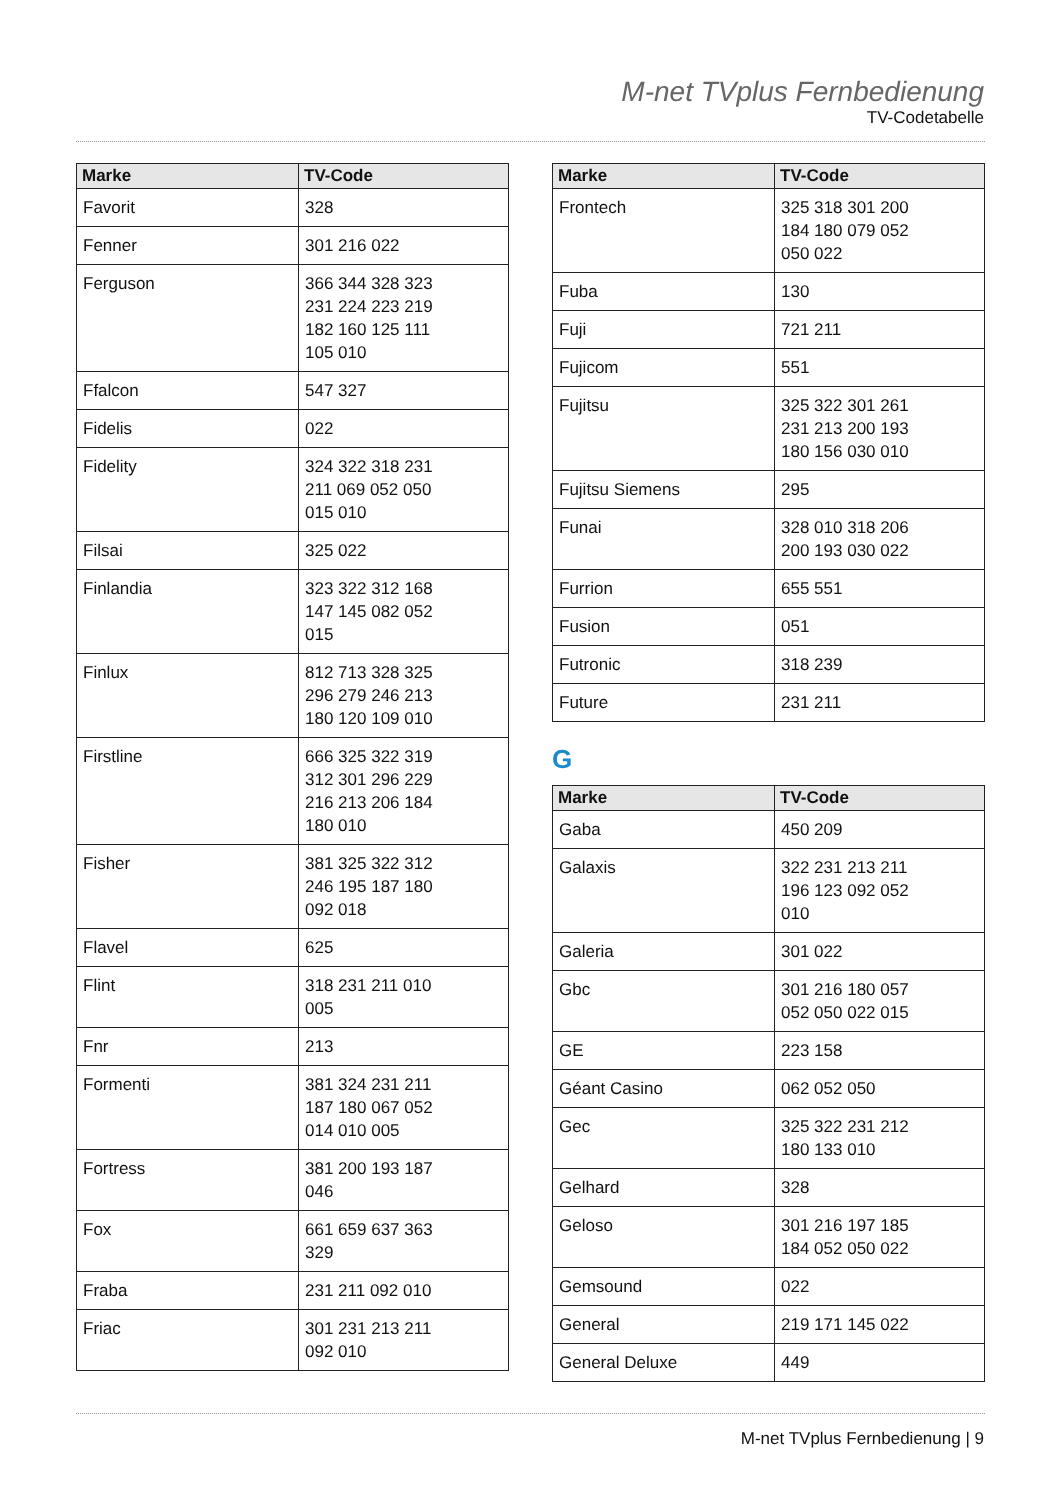M-net TVplus Fernbedienung
TV-Codetabelle
| Marke | TV-Code |
| --- | --- |
| Favorit | 328 |
| Fenner | 301 216 022 |
| Ferguson | 366 344 328 323 231 224 223 219 182 160 125 111 105 010 |
| Ffalcon | 547 327 |
| Fidelis | 022 |
| Fidelity | 324 322 318 231 211 069 052 050 015 010 |
| Filsai | 325 022 |
| Finlandia | 323 322 312 168 147 145 082 052 015 |
| Finlux | 812 713 328 325 296 279 246 213 180 120 109 010 |
| Firstline | 666 325 322 319 312 301 296 229 216 213 206 184 180 010 |
| Fisher | 381 325 322 312 246 195 187 180 092 018 |
| Flavel | 625 |
| Flint | 318 231 211 010 005 |
| Fnr | 213 |
| Formenti | 381 324 231 211 187 180 067 052 014 010 005 |
| Fortress | 381 200 193 187 046 |
| Fox | 661 659 637 363 329 |
| Fraba | 231 211 092 010 |
| Friac | 301 231 213 211 092 010 |
| Marke | TV-Code |
| --- | --- |
| Frontech | 325 318 301 200 184 180 079 052 050 022 |
| Fuba | 130 |
| Fuji | 721 211 |
| Fujicom | 551 |
| Fujitsu | 325 322 301 261 231 213 200 193 180 156 030 010 |
| Fujitsu Siemens | 295 |
| Funai | 328 010 318 206 200 193 030 022 |
| Furrion | 655 551 |
| Fusion | 051 |
| Futronic | 318 239 |
| Future | 231 211 |
G
| Marke | TV-Code |
| --- | --- |
| Gaba | 450 209 |
| Galaxis | 322 231 213 211 196 123 092 052 010 |
| Galeria | 301 022 |
| Gbc | 301 216 180 057 052 050 022 015 |
| GE | 223 158 |
| Géant Casino | 062 052 050 |
| Gec | 325 322 231 212 180 133 010 |
| Gelhard | 328 |
| Geloso | 301 216 197 185 184 052 050 022 |
| Gemsound | 022 |
| General | 219 171 145 022 |
| General Deluxe | 449 |
M-net TVplus Fernbedienung | 9